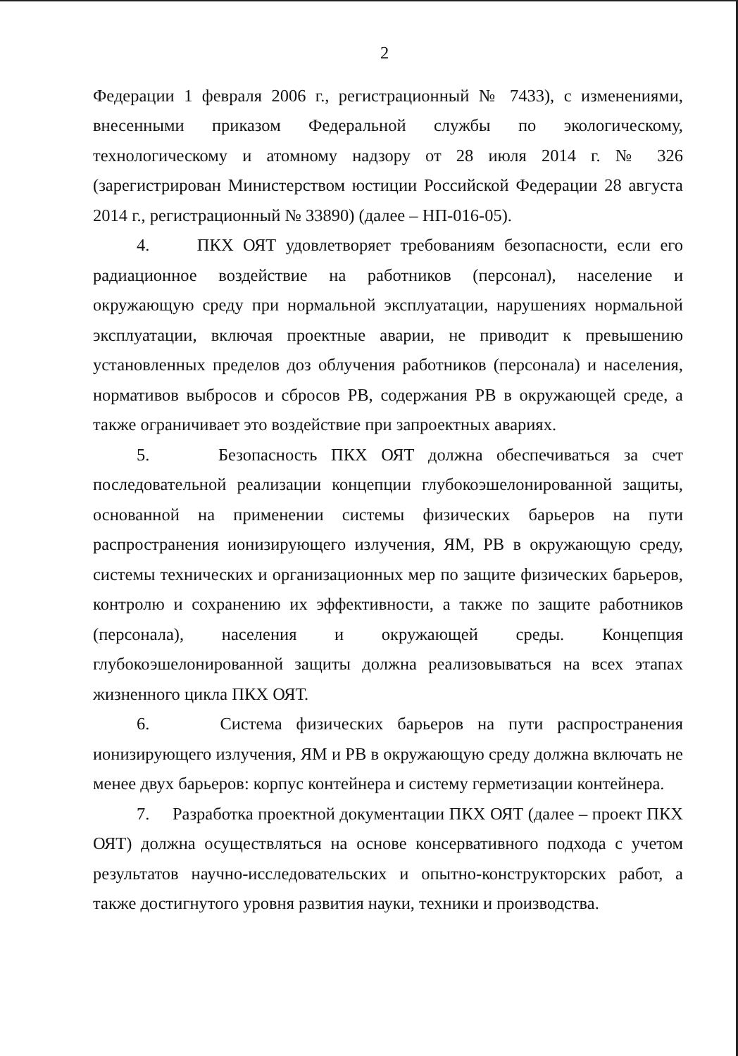2
Федерации 1 февраля 2006 г., регистрационный № 7433), с изменениями, внесенными приказом Федеральной службы по экологическому, технологическому и атомному надзору от 28 июля 2014 г. № 326 (зарегистрирован Министерством юстиции Российской Федерации 28 августа 2014 г., регистрационный № 33890) (далее – НП-016-05).
4. ПКХ ОЯТ удовлетворяет требованиям безопасности, если его радиационное воздействие на работников (персонал), население и окружающую среду при нормальной эксплуатации, нарушениях нормальной эксплуатации, включая проектные аварии, не приводит к превышению установленных пределов доз облучения работников (персонала) и населения, нормативов выбросов и сбросов РВ, содержания РВ в окружающей среде, а также ограничивает это воздействие при запроектных авариях.
5. Безопасность ПКХ ОЯТ должна обеспечиваться за счет последовательной реализации концепции глубокоэшелонированной защиты, основанной на применении системы физических барьеров на пути распространения ионизирующего излучения, ЯМ, РВ в окружающую среду, системы технических и организационных мер по защите физических барьеров, контролю и сохранению их эффективности, а также по защите работников (персонала), населения и окружающей среды. Концепция глубокоэшелонированной защиты должна реализовываться на всех этапах жизненного цикла ПКХ ОЯТ.
6. Система физических барьеров на пути распространения ионизирующего излучения, ЯМ и РВ в окружающую среду должна включать не менее двух барьеров: корпус контейнера и систему герметизации контейнера.
7. Разработка проектной документации ПКХ ОЯТ (далее – проект ПКХ ОЯТ) должна осуществляться на основе консервативного подхода с учетом результатов научно-исследовательских и опытно-конструкторских работ, а также достигнутого уровня развития науки, техники и производства.